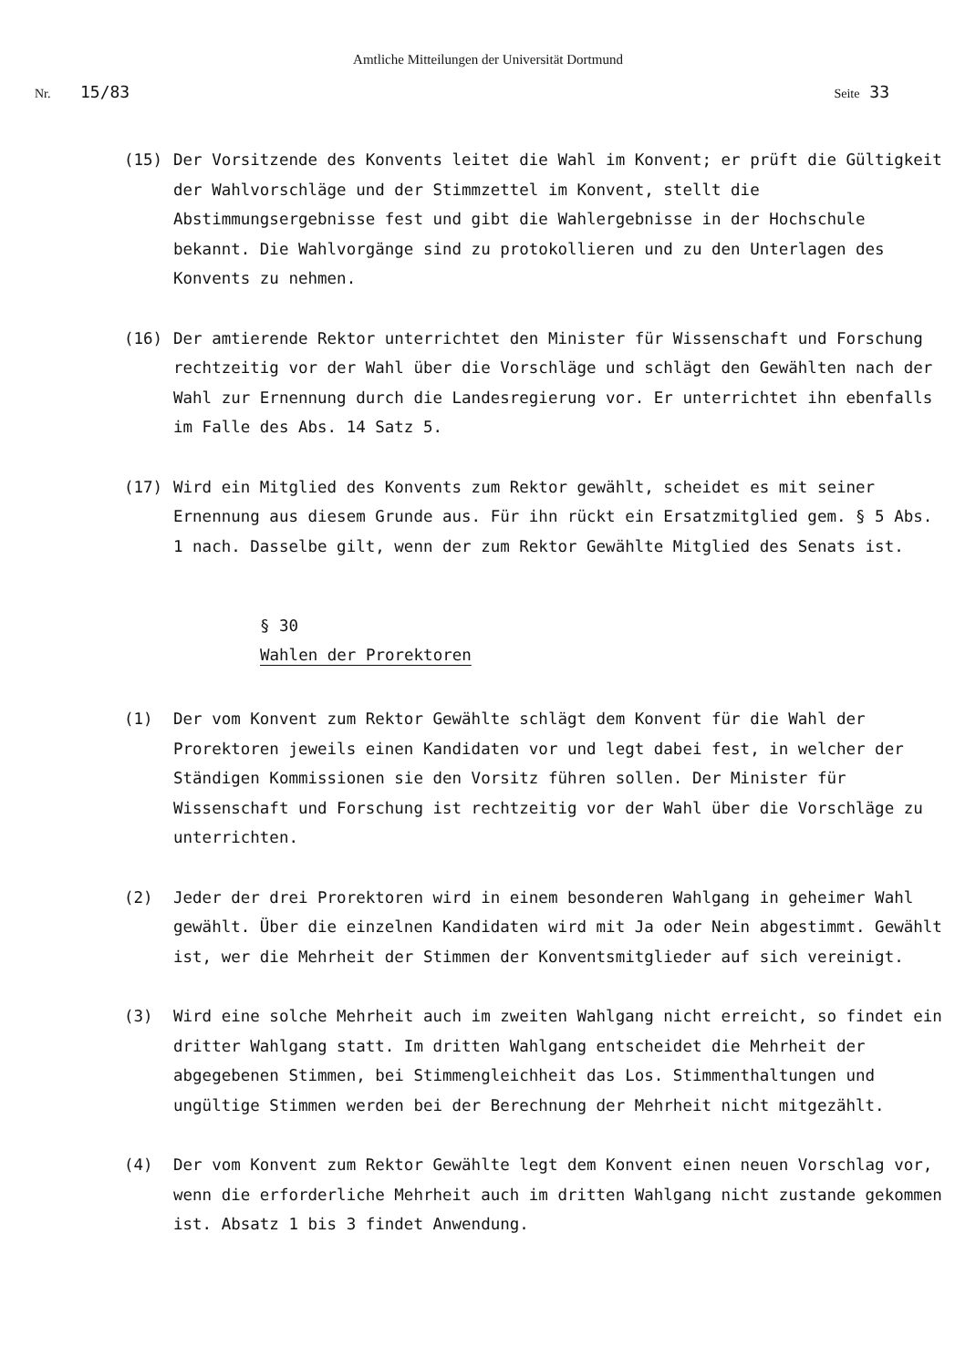Amtliche Mitteilungen der Universität Dortmund
Nr. 15/83
Seite 33
(15) Der Vorsitzende des Konvents leitet die Wahl im Konvent; er prüft die Gültigkeit der Wahlvorschläge und der Stimmzettel im Konvent, stellt die Abstimmungsergebnisse fest und gibt die Wahlergebnisse in der Hochschule bekannt. Die Wahlvorgänge sind zu protokollieren und zu den Unterlagen des Konvents zu nehmen.
(16) Der amtierende Rektor unterrichtet den Minister für Wissenschaft und Forschung rechtzeitig vor der Wahl über die Vorschläge und schlägt den Gewählten nach der Wahl zur Ernennung durch die Landesregierung vor. Er unterrichtet ihn ebenfalls im Falle des Abs. 14 Satz 5.
(17) Wird ein Mitglied des Konvents zum Rektor gewählt, scheidet es mit seiner Ernennung aus diesem Grunde aus. Für ihn rückt ein Ersatzmitglied gem. § 5 Abs. 1 nach. Dasselbe gilt, wenn der zum Rektor Gewählte Mitglied des Senats ist.
§ 30
Wahlen der Prorektoren
(1) Der vom Konvent zum Rektor Gewählte schlägt dem Konvent für die Wahl der Prorektoren jeweils einen Kandidaten vor und legt dabei fest, in welcher der Ständigen Kommissionen sie den Vorsitz führen sollen. Der Minister für Wissenschaft und Forschung ist rechtzeitig vor der Wahl über die Vorschläge zu unterrichten.
(2) Jeder der drei Prorektoren wird in einem besonderen Wahlgang in geheimer Wahl gewählt. Über die einzelnen Kandidaten wird mit Ja oder Nein abgestimmt. Gewählt ist, wer die Mehrheit der Stimmen der Konventsmitglieder auf sich vereinigt.
(3) Wird eine solche Mehrheit auch im zweiten Wahlgang nicht erreicht, so findet ein dritter Wahlgang statt. Im dritten Wahlgang entscheidet die Mehrheit der abgegebenen Stimmen, bei Stimmengleichheit das Los. Stimmenthaltungen und ungültige Stimmen werden bei der Berechnung der Mehrheit nicht mitgezählt.
(4) Der vom Konvent zum Rektor Gewählte legt dem Konvent einen neuen Vorschlag vor, wenn die erforderliche Mehrheit auch im dritten Wahlgang nicht zustande gekommen ist. Absatz 1 bis 3 findet Anwendung.